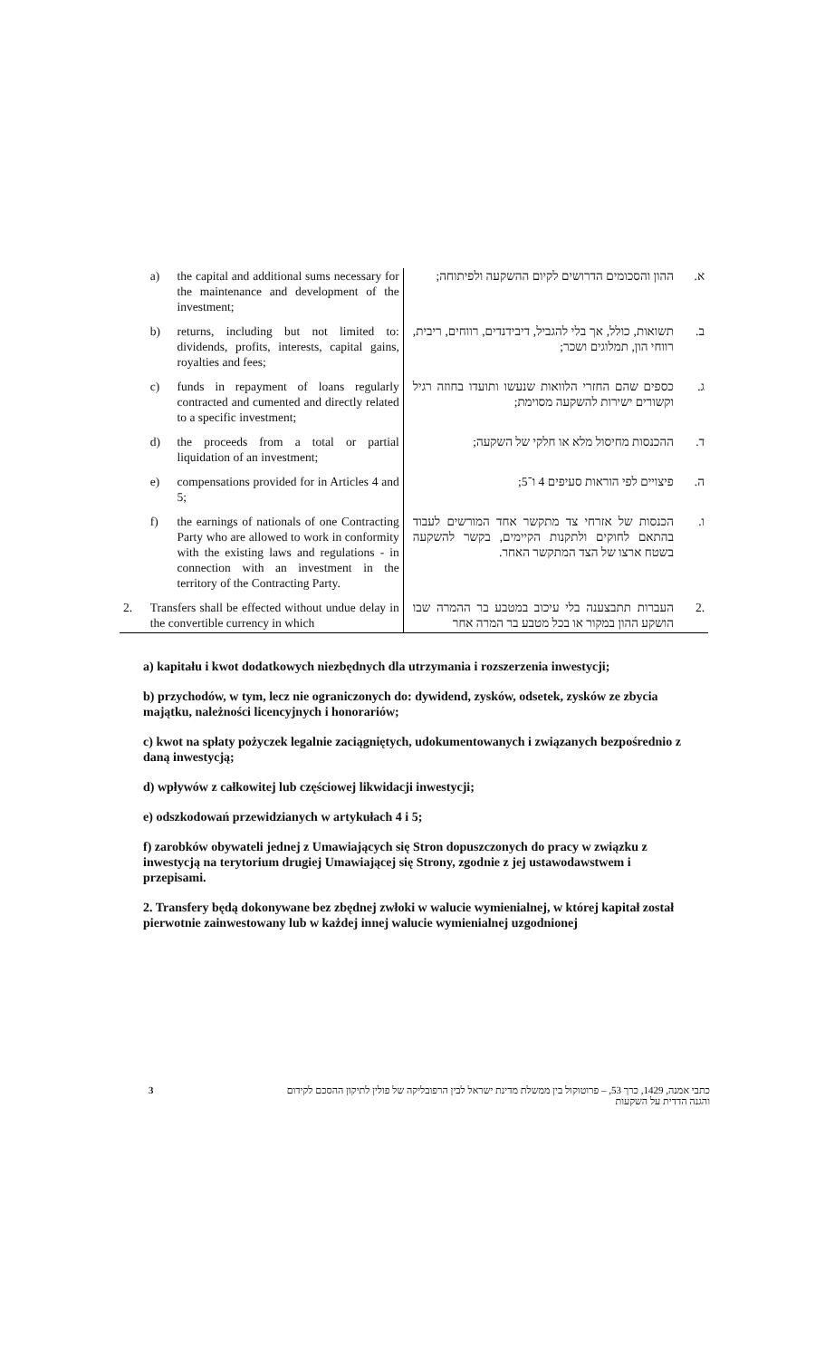| | a) | the capital and additional sums necessary for the maintenance and development of the investment; | ההון והסכומים הדרושים לקיום ההשקעה ולפיתוחה; | א. |
| | b) | returns, including but not limited to: dividends, profits, interests, capital gains, royalties and fees; | תשואות, כולל, אך בלי להגביל, דיבידנדים, רווחים, ריבית, רווחי הון, תמלוגים ושכר; | ב. |
| | c) | funds in repayment of loans regularly contracted and cumented and directly related to a specific investment; | כספים שהם החזרי הלוואות שנעשו ותועדו בחוזה רגיל וקשורים ישירות להשקעה מסוימת; | ג. |
| | d) | the proceeds from a total or partial liquidation of an investment; | ההכנסות מחיסול מלא או חלקי של השקעה; | ד. |
| | e) | compensations provided for in Articles 4 and 5; | פיצויים לפי הוראות סעיפים 4 ו־5; | ה. |
| | f) | the earnings of nationals of one Contracting Party who are allowed to work in conformity with the existing laws and regulations - in connection with an investment in the territory of the Contracting Party. | הכנסות של אזרחי צד מתקשר אחד המורשים לעבוד בהתאם לחוקים ולתקנות הקיימים, בקשר להשקעה בשטח ארצו של הצד המתקשר האחר. | ו. |
| 2. | Transfers shall be effected without undue delay in the convertible currency in which | | העברות תתבצענה בלי עיכוב במטבע בר ההמרה שבו הושקע ההון במקור או בכל מטבע בר המרה אחר | .2 |
a) kapitału i kwot dodatkowych niezbędnych dla utrzymania i rozszerzenia inwestycji;
b) przychodów, w tym, lecz nie ograniczonych do: dywidend, zysków, odsetek, zysków ze zbycia majątku, należności licencyjnych i honorariów;
c) kwot na spłaty pożyczek legalnie zaciągniętych, udokumentowanych i związanych bezpośrednio z daną inwestycją;
d) wpływów z całkowitej lub częściowej likwidacji inwestycji;
e) odszkodowań przewidzianych w artykułach 4 i 5;
f) zarobków obywateli jednej z Umawiających się Stron dopuszczonych do pracy w związku z inwestycją na terytorium drugiej Umawiającej się Strony, zgodnie z jej ustawodawstwem i przepisami.
2. Transfery będą dokonywane bez zbędnej zwłoki w walucie wymienialnej, w której kapitał został pierwotnie zainwestowany lub w każdej innej walucie wymienialnej uzgodnionej
3 כתבי אמנה, 1429, כרך 53, – פרוטוקול בין ממשלת מדינת ישראל לבין הרפובליקה של פולין לתיקון ההסכם לקידום והגנה הדדית על השקעות